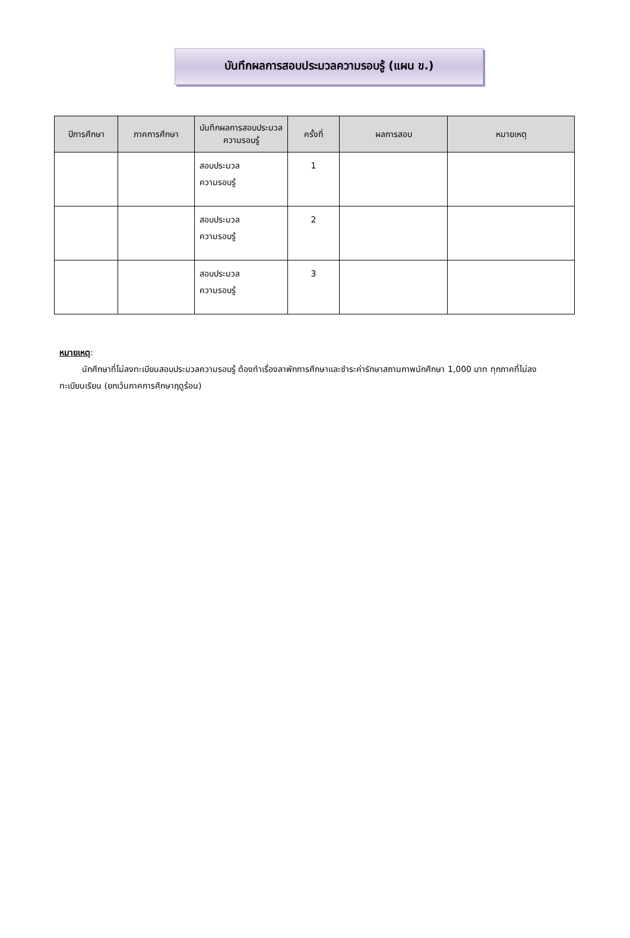บันทึกผลการสอบประมวลความรอบรู้ (แผน ข.)
| ปีการศึกษา | ภาคการศึกษา | บันทึกผลการสอบประมวลความรอบรู้ | ครั้งที่ | ผลการสอบ | หมายเหตุ |
| --- | --- | --- | --- | --- | --- |
| | | สอบประมวล ความรอบรู้ | 1 | | |
| | | สอบประมวล ความรอบรู้ | 2 | | |
| | | สอบประมวล ความรอบรู้ | 3 | | |
หมายเหตุ:
นักศึกษาที่ไม่ลงทะเบียนสอบประมวลความรอบรู้ ต้องทำเรื่องลาพักการศึกษาและชำระค่ารักษาสถานภาพนักศึกษา 1,000 บาท ทุกภาคที่ไม่ลงทะเบียนเรียน (ยกเว้นภาคการศึกษาฤดูร้อน)